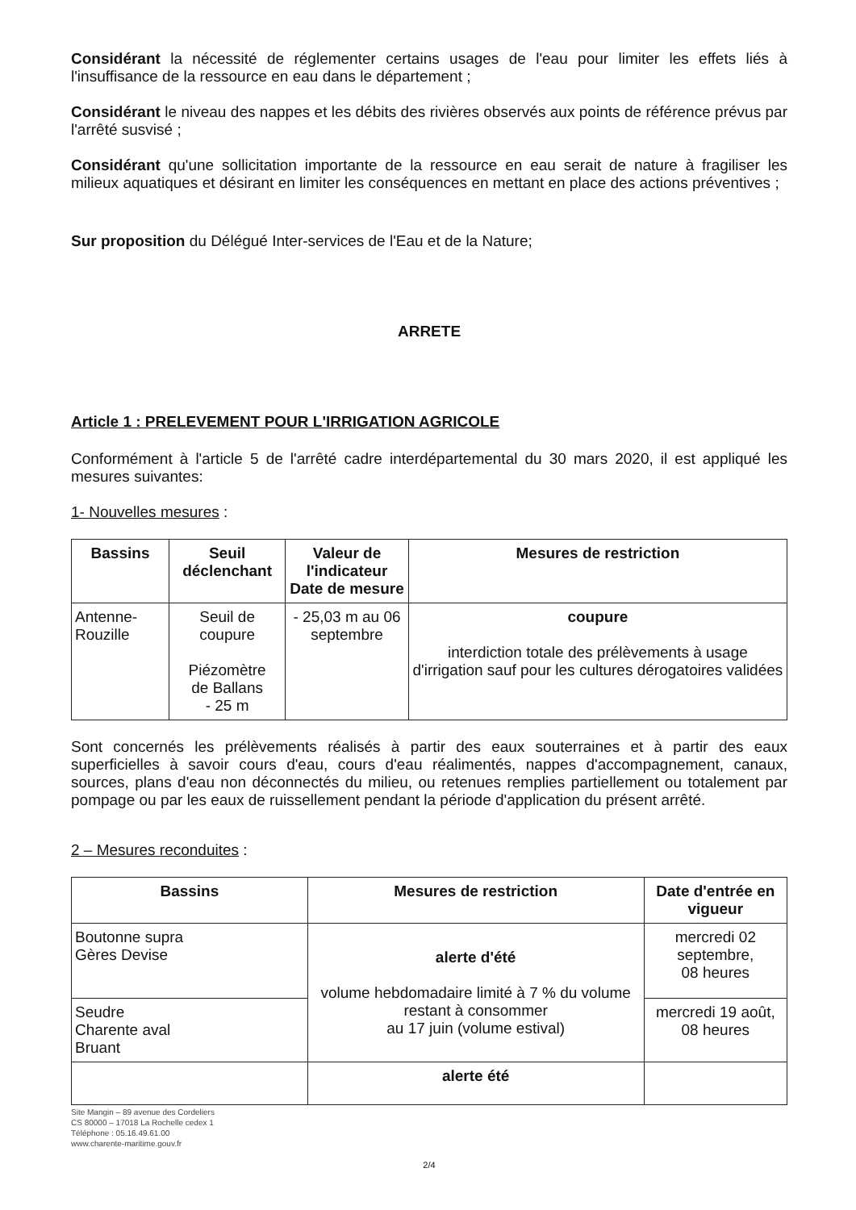Considérant la nécessité de réglementer certains usages de l'eau pour limiter les effets liés à l'insuffisance de la ressource en eau dans le département ;
Considérant le niveau des nappes et les débits des rivières observés aux points de référence prévus par l'arrêté susvisé ;
Considérant qu'une sollicitation importante de la ressource en eau serait de nature à fragiliser les milieux aquatiques et désirant en limiter les conséquences en mettant en place des actions préventives ;
Sur proposition du Délégué Inter-services de l'Eau et de la Nature;
ARRETE
Article 1 : PRELEVEMENT POUR L'IRRIGATION AGRICOLE
Conformément à l'article 5 de l'arrêté cadre interdépartemental du 30 mars 2020, il est appliqué les mesures suivantes:
1- Nouvelles mesures :
| Bassins | Seuil déclenchant | Valeur de l'indicateur Date de mesure | Mesures de restriction |
| --- | --- | --- | --- |
| Antenne- Rouzille | Seuil de coupure Piézomètre de Ballans - 25 m | - 25,03 m au 06 septembre | coupure interdiction totale des prélèvements à usage d'irrigation sauf pour les cultures dérogatoires validées |
Sont concernés les prélèvements réalisés à partir des eaux souterraines et à partir des eaux superficielles à savoir cours d'eau, cours d'eau réalimentés, nappes d'accompagnement, canaux, sources, plans d'eau non déconnectés du milieu, ou retenues remplies partiellement ou totalement par pompage ou par les eaux de ruissellement pendant la période d'application du présent arrêté.
2 – Mesures reconduites :
| Bassins | Mesures de restriction | Date d'entrée en vigueur |
| --- | --- | --- |
| Boutonne supra Gères Devise | alerte d'été volume hebdomadaire limité à 7 % du volume restant à consommer au 17 juin (volume estival) | mercredi 02 septembre, 08 heures |
| Seudre Charente aval Bruant | | mercredi 19 août, 08 heures |
| | alerte été | |
Site Mangin – 89 avenue des Cordeliers
CS 80000 – 17018 La Rochelle cedex 1
Téléphone : 05.16.49.61.00
www.charente-maritime.gouv.fr
2/4